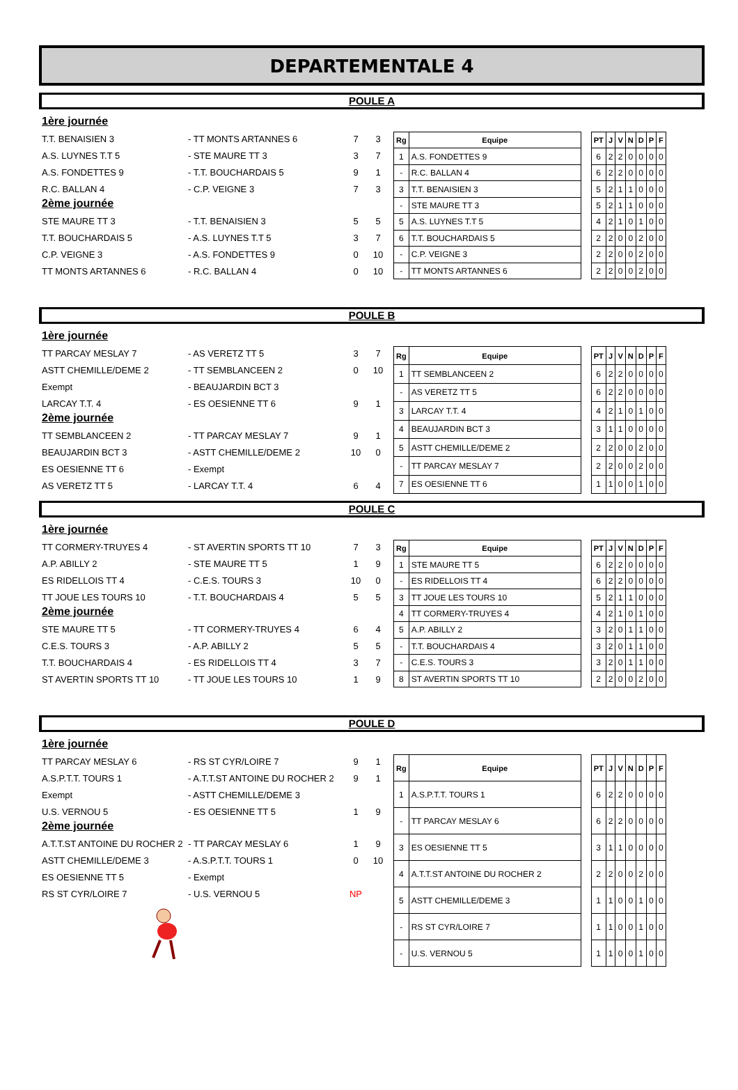DEPARTEMENTALE 4
POULE A
1ère journée
T.T. BENAISIEN 3 - TT MONTS ARTANNES 6 7 3
A.S. LUYNES T.T 5 - STE MAURE TT 3 3 7
A.S. FONDETTES 9 - T.T. BOUCHARDAIS 5 9 1
R.C. BALLAN 4 - C.P. VEIGNE 3 7 3
2ème journée
STE MAURE TT 3 - T.T. BENAISIEN 3 5 5
T.T. BOUCHARDAIS 5 - A.S. LUYNES T.T 5 3 7
C.P. VEIGNE 3 - A.S. FONDETTES 9 0 10
TT MONTS ARTANNES 6 - R.C. BALLAN 4 0 10
| Rg | Equipe | | PT | J | V | N | D | P | F |
| --- | --- | --- | --- | --- | --- | --- | --- | --- | --- |
| 1 | A.S. FONDETTES 9 | | 6 | 2 | 2 | 0 | 0 | 0 | 0 |
| - | R.C. BALLAN 4 | | 6 | 2 | 2 | 0 | 0 | 0 | 0 |
| 3 | T.T. BENAISIEN 3 | | 5 | 2 | 1 | 1 | 0 | 0 | 0 |
| - | STE MAURE TT 3 | | 5 | 2 | 1 | 1 | 0 | 0 | 0 |
| 5 | A.S. LUYNES T.T 5 | | 4 | 2 | 1 | 0 | 1 | 0 | 0 |
| 6 | T.T. BOUCHARDAIS 5 | | 2 | 2 | 0 | 0 | 2 | 0 | 0 |
| - | C.P. VEIGNE 3 | | 2 | 2 | 0 | 0 | 2 | 0 | 0 |
| - | TT MONTS ARTANNES 6 | | 2 | 2 | 0 | 0 | 2 | 0 | 0 |
POULE B
1ère journée
TT PARCAY MESLAY 7 - AS VERETZ TT 5 3 7
ASTT CHEMILLE/DEME 2 - TT SEMBLANCEEN 2 0 10
Exempt - BEAUJARDIN BCT 3
LARCAY T.T. 4 - ES OESIENNE TT 6 9 1
2ème journée
TT SEMBLANCEEN 2 - TT PARCAY MESLAY 7 9 1
BEAUJARDIN BCT 3 - ASTT CHEMILLE/DEME 2 10 0
ES OESIENNE TT 6 - Exempt
AS VERETZ TT 5 - LARCAY T.T. 4 6 4
| Rg | Equipe | | PT | J | V | N | D | P | F |
| --- | --- | --- | --- | --- | --- | --- | --- | --- | --- |
| 1 | TT SEMBLANCEEN 2 | | 6 | 2 | 2 | 0 | 0 | 0 | 0 |
| - | AS VERETZ TT 5 | | 6 | 2 | 2 | 0 | 0 | 0 | 0 |
| 3 | LARCAY T.T. 4 | | 4 | 2 | 1 | 0 | 1 | 0 | 0 |
| 4 | BEAUJARDIN BCT 3 | | 3 | 1 | 1 | 0 | 0 | 0 | 0 |
| 5 | ASTT CHEMILLE/DEME 2 | | 2 | 2 | 0 | 0 | 2 | 0 | 0 |
| - | TT PARCAY MESLAY 7 | | 2 | 2 | 0 | 0 | 2 | 0 | 0 |
| 7 | ES OESIENNE TT 6 | | 1 | 1 | 0 | 0 | 1 | 0 | 0 |
POULE C
1ère journée
TT CORMERY-TRUYES 4 - ST AVERTIN SPORTS TT 10 7 3
A.P. ABILLY 2 - STE MAURE TT 5 1 9
ES RIDELLOIS TT 4 - C.E.S. TOURS 3 10 0
TT JOUE LES TOURS 10 - T.T. BOUCHARDAIS 4 5 5
2ème journée
STE MAURE TT 5 - TT CORMERY-TRUYES 4 6 4
C.E.S. TOURS 3 - A.P. ABILLY 2 5 5
T.T. BOUCHARDAIS 4 - ES RIDELLOIS TT 4 3 7
ST AVERTIN SPORTS TT 10 - TT JOUE LES TOURS 10 1 9
| Rg | Equipe | | PT | J | V | N | D | P | F |
| --- | --- | --- | --- | --- | --- | --- | --- | --- | --- |
| 1 | STE MAURE TT 5 | | 6 | 2 | 2 | 0 | 0 | 0 | 0 |
| - | ES RIDELLOIS TT 4 | | 6 | 2 | 2 | 0 | 0 | 0 | 0 |
| 3 | TT JOUE LES TOURS 10 | | 5 | 2 | 1 | 1 | 0 | 0 | 0 |
| 4 | TT CORMERY-TRUYES 4 | | 4 | 2 | 1 | 0 | 1 | 0 | 0 |
| 5 | A.P. ABILLY 2 | | 3 | 2 | 0 | 1 | 1 | 0 | 0 |
| - | T.T. BOUCHARDAIS 4 | | 3 | 2 | 0 | 1 | 1 | 0 | 0 |
| - | C.E.S. TOURS 3 | | 3 | 2 | 0 | 1 | 1 | 0 | 0 |
| 8 | ST AVERTIN SPORTS TT 10 | | 2 | 2 | 0 | 0 | 2 | 0 | 0 |
POULE D
1ère journée
TT PARCAY MESLAY 6 - RS ST CYR/LOIRE 7 9 1
A.S.P.T.T. TOURS 1 - A.T.T.ST ANTOINE DU ROCHER 2 9 1
Exempt - ASTT CHEMILLE/DEME 3
U.S. VERNOU 5 - ES OESIENNE TT 5 1 9
2ème journée
A.T.T.ST ANTOINE DU ROCHER 2 - TT PARCAY MESLAY 6 1 9
ASTT CHEMILLE/DEME 3 - A.S.P.T.T. TOURS 1 0 10
ES OESIENNE TT 5 - Exempt
RS ST CYR/LOIRE 7 - U.S. VERNOU 5 NP
| Rg | Equipe | | PT | J | V | N | D | P | F |
| --- | --- | --- | --- | --- | --- | --- | --- | --- | --- |
| 1 | A.S.P.T.T. TOURS 1 | | 6 | 2 | 2 | 0 | 0 | 0 | 0 |
| - | TT PARCAY MESLAY 6 | | 6 | 2 | 2 | 0 | 0 | 0 | 0 |
| 3 | ES OESIENNE TT 5 | | 3 | 1 | 1 | 0 | 0 | 0 | 0 |
| 4 | A.T.T.ST ANTOINE DU ROCHER 2 | | 2 | 2 | 0 | 0 | 2 | 0 | 0 |
| 5 | ASTT CHEMILLE/DEME 3 | | 1 | 1 | 0 | 0 | 1 | 0 | 0 |
| - | RS ST CYR/LOIRE 7 | | 1 | 1 | 0 | 0 | 1 | 0 | 0 |
| - | U.S. VERNOU 5 | | 1 | 1 | 0 | 0 | 1 | 0 | 0 |